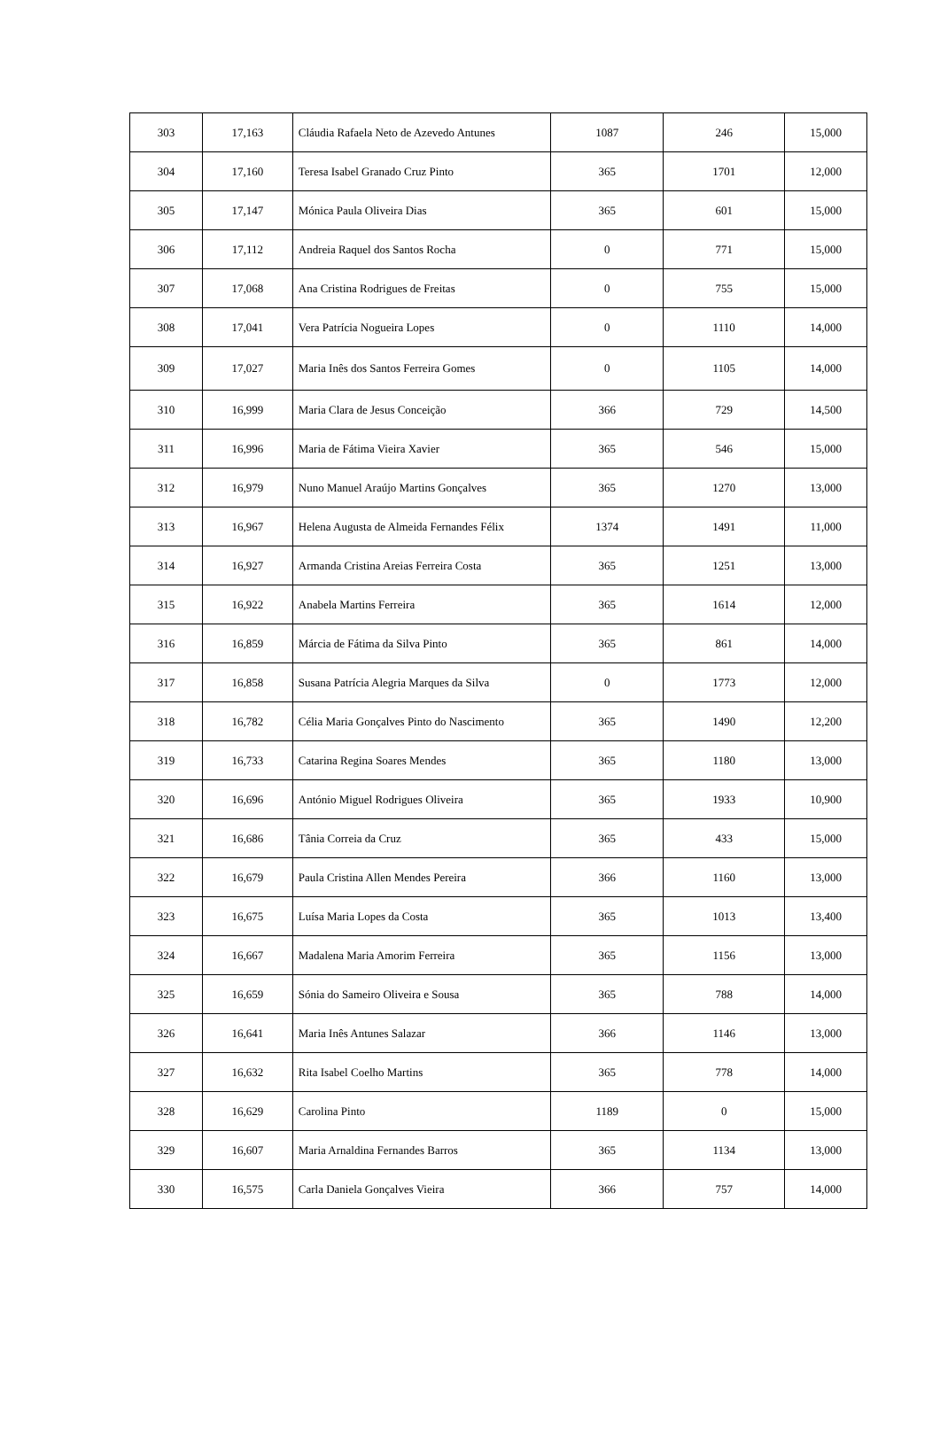| 303 | 17,163 | Cláudia Rafaela Neto de Azevedo Antunes | 1087 | 246 | 15,000 |
| 304 | 17,160 | Teresa Isabel Granado Cruz Pinto | 365 | 1701 | 12,000 |
| 305 | 17,147 | Mónica Paula Oliveira Dias | 365 | 601 | 15,000 |
| 306 | 17,112 | Andreia Raquel dos Santos Rocha | 0 | 771 | 15,000 |
| 307 | 17,068 | Ana Cristina Rodrigues de Freitas | 0 | 755 | 15,000 |
| 308 | 17,041 | Vera Patrícia Nogueira Lopes | 0 | 1110 | 14,000 |
| 309 | 17,027 | Maria Inês dos Santos Ferreira Gomes | 0 | 1105 | 14,000 |
| 310 | 16,999 | Maria Clara de Jesus Conceição | 366 | 729 | 14,500 |
| 311 | 16,996 | Maria de Fátima Vieira Xavier | 365 | 546 | 15,000 |
| 312 | 16,979 | Nuno Manuel Araújo Martins Gonçalves | 365 | 1270 | 13,000 |
| 313 | 16,967 | Helena Augusta de Almeida Fernandes Félix | 1374 | 1491 | 11,000 |
| 314 | 16,927 | Armanda Cristina Areias Ferreira Costa | 365 | 1251 | 13,000 |
| 315 | 16,922 | Anabela Martins Ferreira | 365 | 1614 | 12,000 |
| 316 | 16,859 | Márcia de Fátima da Silva Pinto | 365 | 861 | 14,000 |
| 317 | 16,858 | Susana Patrícia Alegria Marques da Silva | 0 | 1773 | 12,000 |
| 318 | 16,782 | Célia Maria Gonçalves Pinto do Nascimento | 365 | 1490 | 12,200 |
| 319 | 16,733 | Catarina Regina Soares Mendes | 365 | 1180 | 13,000 |
| 320 | 16,696 | António Miguel Rodrigues Oliveira | 365 | 1933 | 10,900 |
| 321 | 16,686 | Tânia Correia da Cruz | 365 | 433 | 15,000 |
| 322 | 16,679 | Paula Cristina Allen Mendes Pereira | 366 | 1160 | 13,000 |
| 323 | 16,675 | Luísa Maria Lopes da Costa | 365 | 1013 | 13,400 |
| 324 | 16,667 | Madalena Maria Amorim Ferreira | 365 | 1156 | 13,000 |
| 325 | 16,659 | Sónia do Sameiro Oliveira e Sousa | 365 | 788 | 14,000 |
| 326 | 16,641 | Maria Inês Antunes Salazar | 366 | 1146 | 13,000 |
| 327 | 16,632 | Rita Isabel Coelho Martins | 365 | 778 | 14,000 |
| 328 | 16,629 | Carolina Pinto | 1189 | 0 | 15,000 |
| 329 | 16,607 | Maria Arnaldina Fernandes Barros | 365 | 1134 | 13,000 |
| 330 | 16,575 | Carla Daniela Gonçalves Vieira | 366 | 757 | 14,000 |